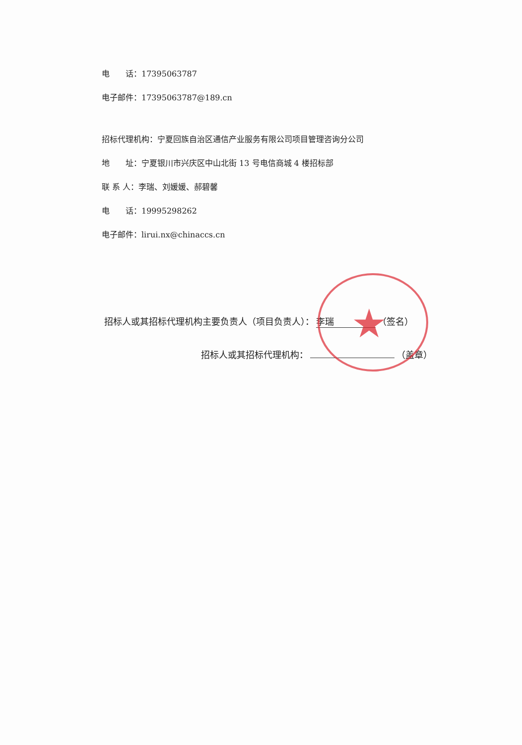★
电　　话：17395063787
电子邮件：17395063787@189.cn
招标代理机构：宁夏回族自治区通信产业服务有限公司项目管理咨询分公司
地　　址：宁夏银川市兴庆区中山北街 13 号电信商城 4 楼招标部
联 系 人：李瑞、刘媛媛、郝碧馨
电　　话：19995298262
电子邮件：lirui.nx@chinaccs.cn
招标人或其招标代理机构主要负责人（项目负责人）： 李瑞 （签名）
招标人或其招标代理机构： （盖章）